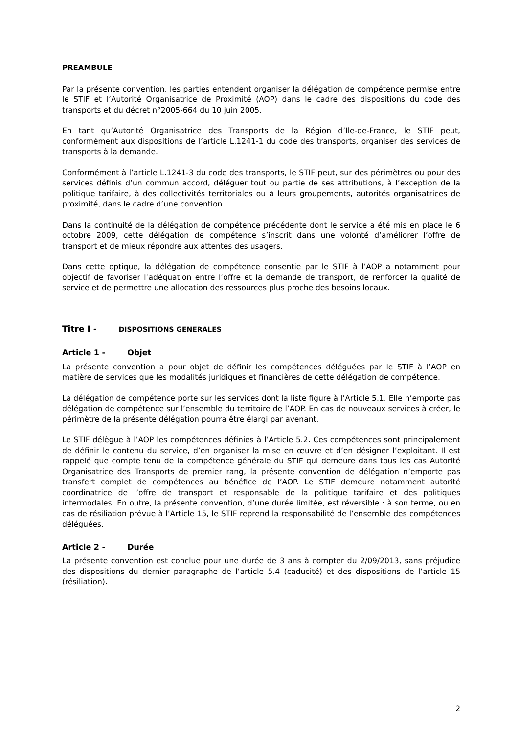PREAMBULE
Par la présente convention, les parties entendent organiser la délégation de compétence permise entre le STIF et l’Autorité Organisatrice de Proximité (AOP) dans le cadre des dispositions du code des transports et du décret n°2005-664 du 10 juin 2005.
En tant qu’Autorité Organisatrice des Transports de la Région d’Ile-de-France, le STIF peut, conformément aux dispositions de l’article L.1241-1 du code des transports, organiser des services de transports à la demande.
Conformément à l’article L.1241-3 du code des transports, le STIF peut, sur des périmètres ou pour des services définis d’un commun accord, déléguer tout ou partie de ses attributions, à l’exception de la politique tarifaire, à des collectivités territoriales ou à leurs groupements, autorités organisatrices de proximité, dans le cadre d’une convention.
Dans la continuité de la délégation de compétence précédente dont le service a été mis en place le 6 octobre 2009, cette délégation de compétence s’inscrit dans une volonté d’améliorer l’offre de transport et de mieux répondre aux attentes des usagers.
Dans cette optique, la délégation de compétence consentie par le STIF à l’AOP a notamment pour objectif de favoriser l’adéquation entre l’offre et la demande de transport, de renforcer la qualité de service et de permettre une allocation des ressources plus proche des besoins locaux.
Titre I - DISPOSITIONS GENERALES
Article 1 - Objet
La présente convention a pour objet de définir les compétences déléguées par le STIF à l’AOP en matière de services que les modalités juridiques et financières de cette délégation de compétence.
La délégation de compétence porte sur les services dont la liste figure à l’Article 5.1. Elle n’emporte pas délégation de compétence sur l’ensemble du territoire de l’AOP. En cas de nouveaux services à créer, le périmètre de la présente délégation pourra être élargi par avenant.
Le STIF délègue à l’AOP les compétences définies à l’Article 5.2. Ces compétences sont principalement de définir le contenu du service, d’en organiser la mise en œuvre et d’en désigner l’exploitant. Il est rappelé que compte tenu de la compétence générale du STIF qui demeure dans tous les cas Autorité Organisatrice des Transports de premier rang, la présente convention de délégation n’emporte pas transfert complet de compétences au bénéfice de l’AOP. Le STIF demeure notamment autorité coordinatrice de l’offre de transport et responsable de la politique tarifaire et des politiques intermodales. En outre, la présente convention, d’une durée limitée, est réversible : à son terme, ou en cas de résiliation prévue à l’Article 15, le STIF reprend la responsabilité de l’ensemble des compétences déléguées.
Article 2 - Durée
La présente convention est conclue pour une durée de 3 ans à compter du 2/09/2013, sans préjudice des dispositions du dernier paragraphe de l’article 5.4 (caducité) et des dispositions de l’article 15 (résiliation).
2